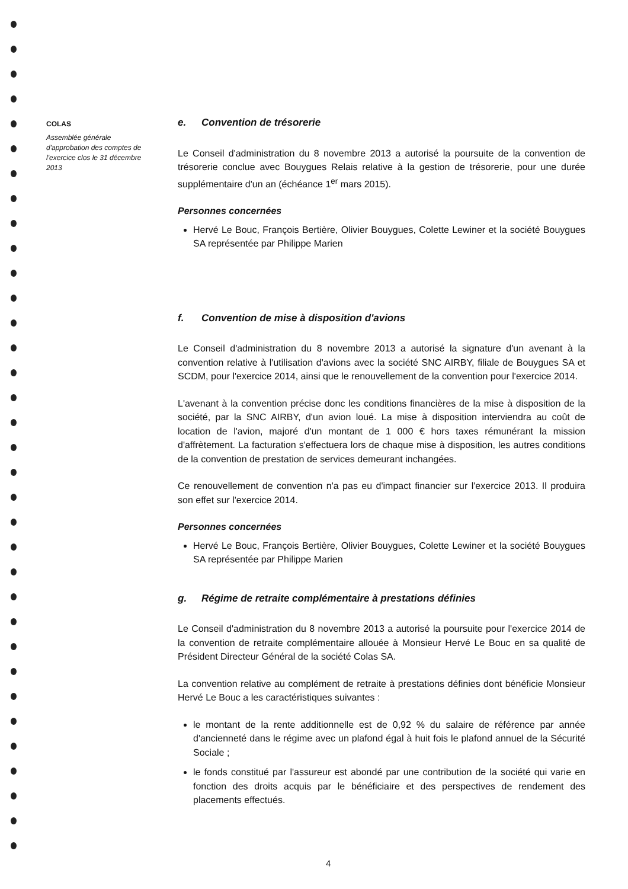COLAS
Assemblée générale d'approbation des comptes de l'exercice clos le 31 décembre 2013
e. Convention de trésorerie
Le Conseil d'administration du 8 novembre 2013 a autorisé la poursuite de la convention de trésorerie conclue avec Bouygues Relais relative à la gestion de trésorerie, pour une durée supplémentaire d'un an (échéance 1<sup>er</sup> mars 2015).
Personnes concernées
Hervé Le Bouc, François Bertière, Olivier Bouygues, Colette Lewiner et la société Bouygues SA représentée par Philippe Marien
f. Convention de mise à disposition d'avions
Le Conseil d'administration du 8 novembre 2013 a autorisé la signature d'un avenant à la convention relative à l'utilisation d'avions avec la société SNC AIRBY, filiale de Bouygues SA et SCDM, pour l'exercice 2014, ainsi que le renouvellement de la convention pour l'exercice 2014.
L'avenant à la convention précise donc les conditions financières de la mise à disposition de la société, par la SNC AIRBY, d'un avion loué. La mise à disposition interviendra au coût de location de l'avion, majoré d'un montant de 1 000 € hors taxes rémunérant la mission d'affrètement. La facturation s'effectuera lors de chaque mise à disposition, les autres conditions de la convention de prestation de services demeurant inchangées.
Ce renouvellement de convention n'a pas eu d'impact financier sur l'exercice 2013. Il produira son effet sur l'exercice 2014.
Personnes concernées
Hervé Le Bouc, François Bertière, Olivier Bouygues, Colette Lewiner et la société Bouygues SA représentée par Philippe Marien
g. Régime de retraite complémentaire à prestations définies
Le Conseil d'administration du 8 novembre 2013 a autorisé la poursuite pour l'exercice 2014 de la convention de retraite complémentaire allouée à Monsieur Hervé Le Bouc en sa qualité de Président Directeur Général de la société Colas SA.
La convention relative au complément de retraite à prestations définies dont bénéficie Monsieur Hervé Le Bouc a les caractéristiques suivantes :
le montant de la rente additionnelle est de 0,92 % du salaire de référence par année d'ancienneté dans le régime avec un plafond égal à huit fois le plafond annuel de la Sécurité Sociale ;
le fonds constitué par l'assureur est abondé par une contribution de la société qui varie en fonction des droits acquis par le bénéficiaire et des perspectives de rendement des placements effectués.
4